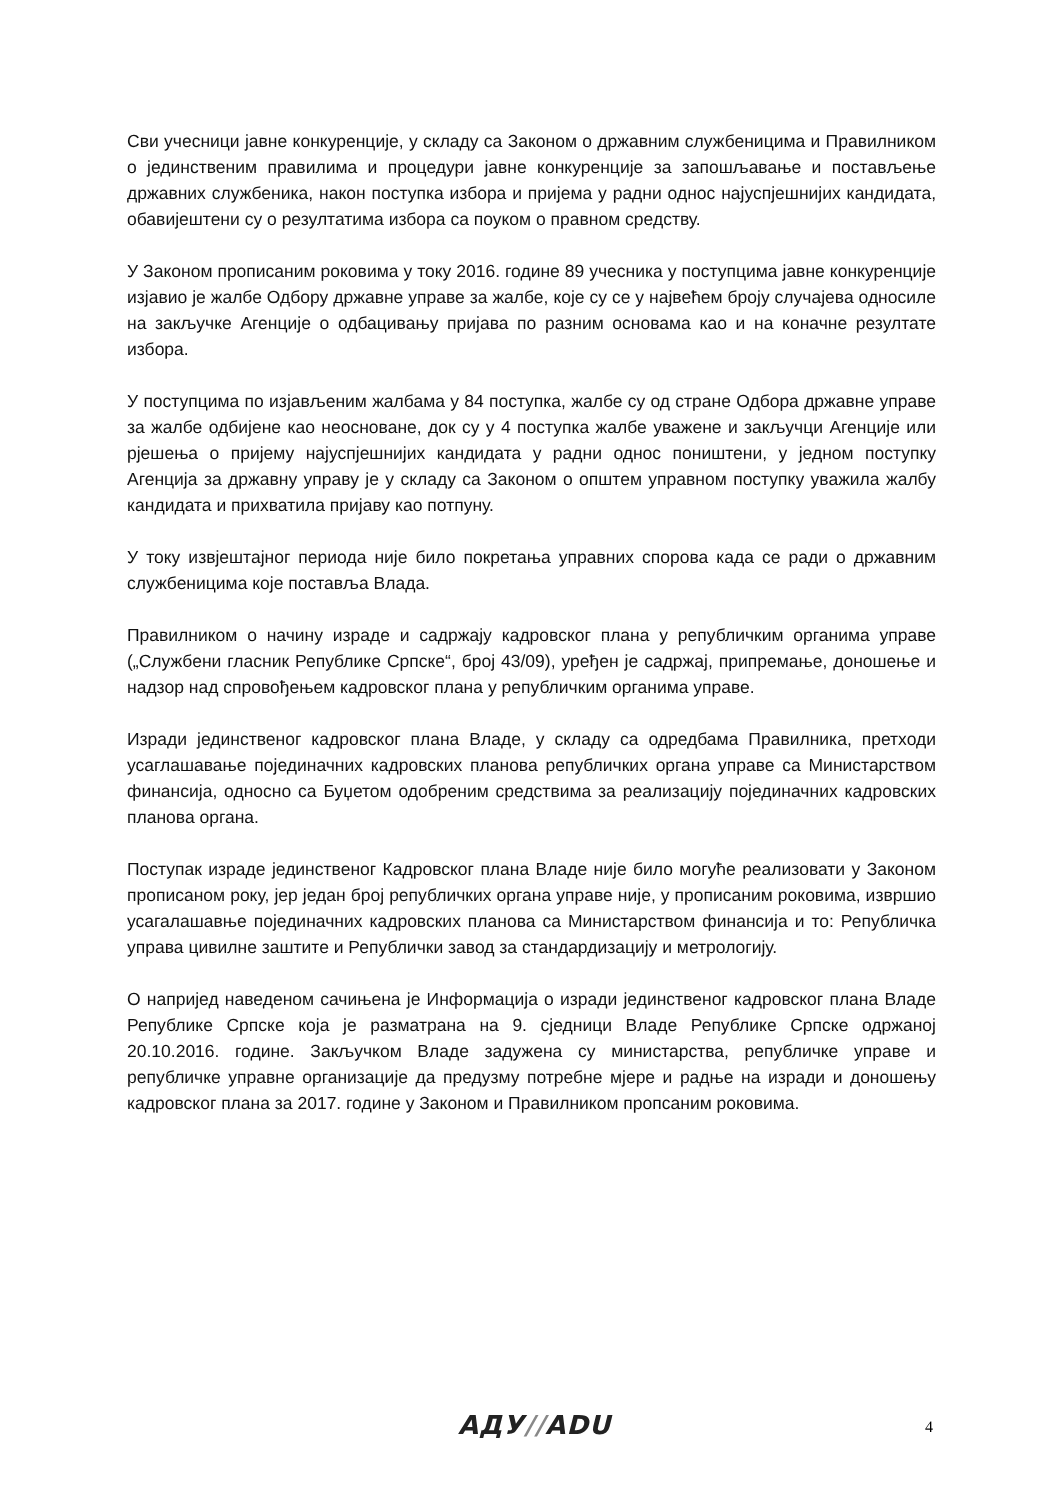Сви учесници јавне конкуренције, у складу са Законом о државним службеницима и Правилником о јединственим правилима и процедури јавне конкуренције за запошљавање и постављење државних службеника, након поступка избора и пријема у радни однос најуспјешнијих кандидата, обавијештени су о резултатима избора са поуком о правном средству.
У Законом прописаним роковима у току 2016. године 89 учесника у поступцима јавне конкуренције изјавио је жалбе Одбору државне управе за жалбе, које су се у највећем броју случајева односиле на закључке Агенције о одбацивању пријава по разним основама као и на коначне резултате избора.
У поступцима по изјављеним жалбама у 84 поступка, жалбе су од стране Одбора државне управе за жалбе одбијене као неосноване, док су у 4 поступка жалбе уважене и закључци Агенције или рјешења о пријему најуспјешнијих кандидата у радни однос поништени, у једном поступку Агенција за државну управу је у складу са Законом о општем управном поступку уважила жалбу кандидата и прихватила пријаву као потпуну.
У току извјештајног периода није било покретања управних спорова када се ради о државним службеницима које поставља Влада.
Правилником о начину израде и садржају кадровског плана у републичким органима управе („Службени гласник Републике Српске“, број 43/09), уређен је садржај, припремање, доношење и надзор над спровођењем кадровског плана у републичким органима управе.
Изради јединственог кадровског плана Владе, у складу са одредбама Правилника, претходи усаглашавање појединачних кадровских планова републичких органа управе са Министарством финансија, односно са Буџетом одобреним средствима за реализацију појединачних кадровских планова органа.
Поступак израде јединственог Кадровског плана Владе није било могуће реализовати у Законом прописаном року, јер један број републичких органа управе није, у прописаним роковима, извршио усагалашавње појединачних кадровских планова са Министарством финансија и то: Републичка управа цивилне заштите и Републички завод за стандардизацију и метрологију.
О напријед наведеном сачињена је Информација о изради јединственог кадровског плана Владе Републике Српске која је разматрана на 9. сједници Владе Републике Српске одржаној 20.10.2016. године. Закључком Владе задужена су министарства, републичке управе и републичке управне организације да предузму потребне мјере и радње на изради и доношењу кадровског плана за 2017. године у Законом и Правилником пропсаним роковима.
АДУ//ADU 4